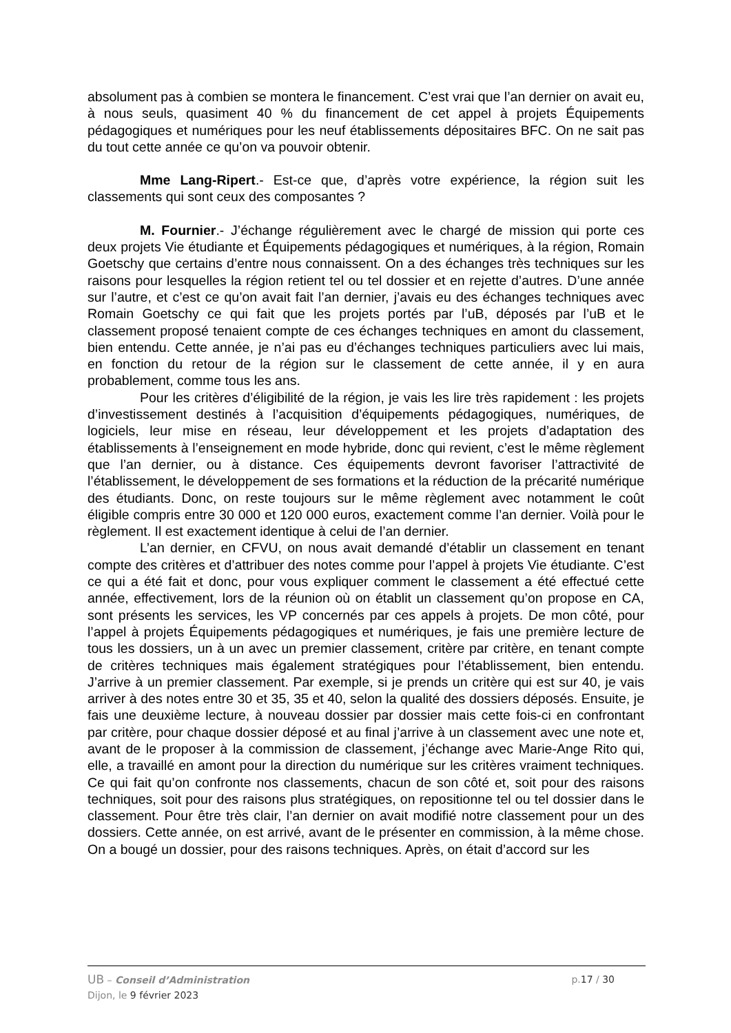absolument pas à combien se montera le financement. C’est vrai que l’an dernier on avait eu, à nous seuls, quasiment 40 % du financement de cet appel à projets Équipements pédagogiques et numériques pour les neuf établissements dépositaires BFC. On ne sait pas du tout cette année ce qu’on va pouvoir obtenir.
Mme Lang-Ripert.- Est-ce que, d’après votre expérience, la région suit les classements qui sont ceux des composantes ?
M. Fournier.- J’échange régulièrement avec le chargé de mission qui porte ces deux projets Vie étudiante et Équipements pédagogiques et numériques, à la région, Romain Goetschy que certains d’entre nous connaissent. On a des échanges très techniques sur les raisons pour lesquelles la région retient tel ou tel dossier et en rejette d’autres. D’une année sur l’autre, et c’est ce qu’on avait fait l’an dernier, j’avais eu des échanges techniques avec Romain Goetschy ce qui fait que les projets portés par l’uB, déposés par l’uB et le classement proposé tenaient compte de ces échanges techniques en amont du classement, bien entendu. Cette année, je n’ai pas eu d’échanges techniques particuliers avec lui mais, en fonction du retour de la région sur le classement de cette année, il y en aura probablement, comme tous les ans.
Pour les critères d’éligibilité de la région, je vais les lire très rapidement : les projets d’investissement destinés à l’acquisition d’équipements pédagogiques, numériques, de logiciels, leur mise en réseau, leur développement et les projets d’adaptation des établissements à l’enseignement en mode hybride, donc qui revient, c’est le même règlement que l’an dernier, ou à distance. Ces équipements devront favoriser l’attractivité de l’établissement, le développement de ses formations et la réduction de la précarité numérique des étudiants. Donc, on reste toujours sur le même règlement avec notamment le coût éligible compris entre 30 000 et 120 000 euros, exactement comme l’an dernier. Voilà pour le règlement. Il est exactement identique à celui de l’an dernier.
L’an dernier, en CFVU, on nous avait demandé d’établir un classement en tenant compte des critères et d’attribuer des notes comme pour l’appel à projets Vie étudiante. C’est ce qui a été fait et donc, pour vous expliquer comment le classement a été effectué cette année, effectivement, lors de la réunion où on établit un classement qu’on propose en CA, sont présents les services, les VP concernés par ces appels à projets. De mon côté, pour l’appel à projets Équipements pédagogiques et numériques, je fais une première lecture de tous les dossiers, un à un avec un premier classement, critère par critère, en tenant compte de critères techniques mais également stratégiques pour l’établissement, bien entendu. J’arrive à un premier classement. Par exemple, si je prends un critère qui est sur 40, je vais arriver à des notes entre 30 et 35, 35 et 40, selon la qualité des dossiers déposés. Ensuite, je fais une deuxième lecture, à nouveau dossier par dossier mais cette fois-ci en confrontant par critère, pour chaque dossier déposé et au final j’arrive à un classement avec une note et, avant de le proposer à la commission de classement, j’échange avec Marie-Ange Rito qui, elle, a travaillé en amont pour la direction du numérique sur les critères vraiment techniques. Ce qui fait qu’on confronte nos classements, chacun de son côté et, soit pour des raisons techniques, soit pour des raisons plus stratégiques, on repositionne tel ou tel dossier dans le classement. Pour être très clair, l’an dernier on avait modifié notre classement pour un des dossiers. Cette année, on est arrivé, avant de le présenter en commission, à la même chose. On a bougé un dossier, pour des raisons techniques. Après, on était d’accord sur les
UB – Conseil d’Administration p.17 / 30
Dijon, le 9 février 2023